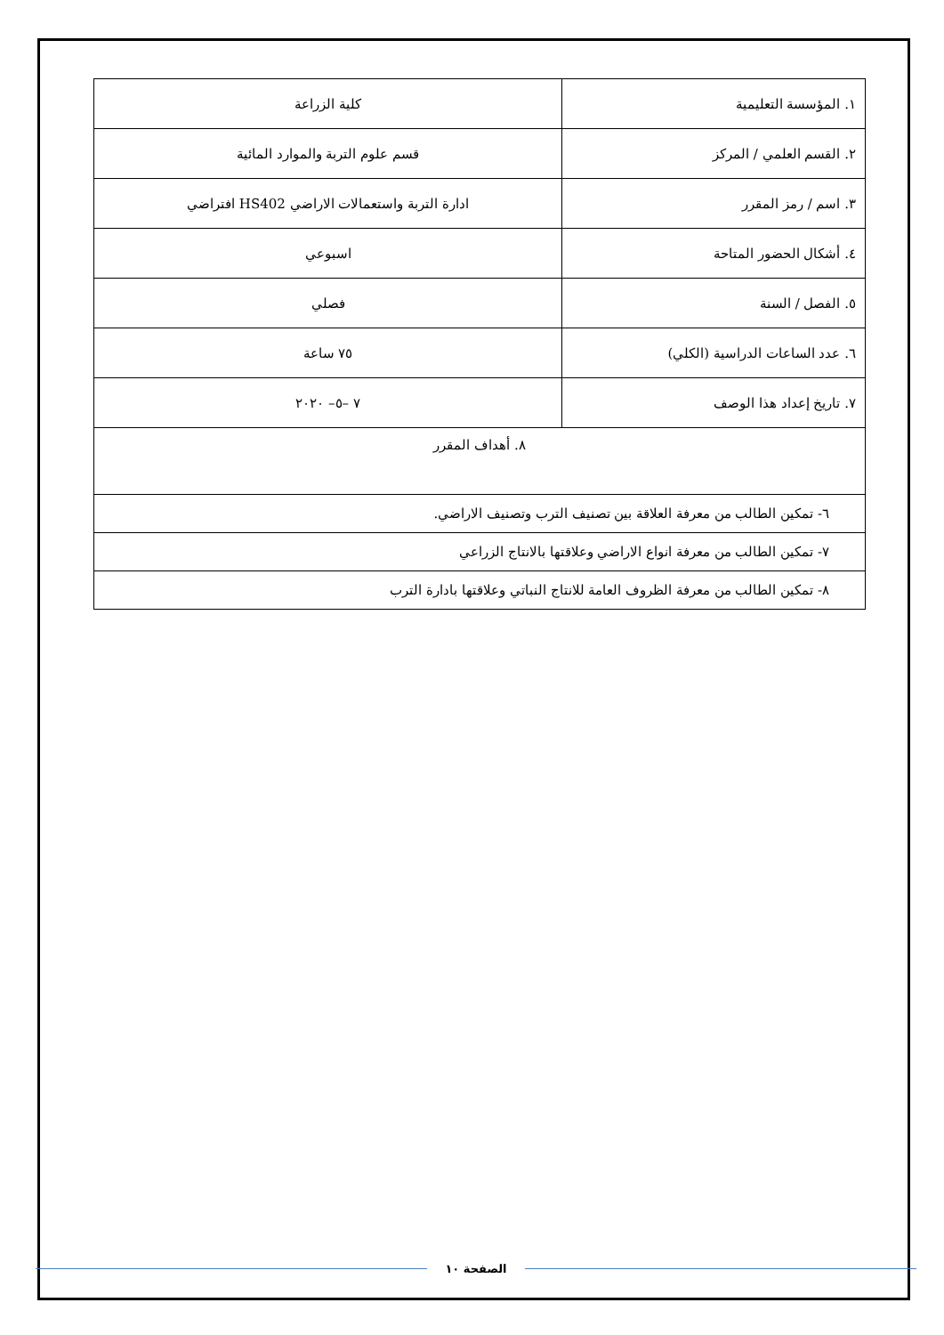| ١. المؤسسة التعليمية | كلية الزراعة |
| ٢. القسم العلمي / المركز | قسم علوم التربة والموارد المائية |
| ٣. اسم / رمز المقرر | ادارة التربة واستعمالات الاراضي HS402 افتراضي |
| ٤. أشكال الحضور المتاحة | اسبوعي |
| ٥. الفصل / السنة | فصلي |
| ٦. عدد الساعات الدراسية (الكلي) | ٧٥ ساعة |
| ٧. تاريخ إعداد هذا الوصف | ٧ –٥– ٢٠٢٠ |
| ٨. أهداف المقرر | |
| ٦- تمكين الطالب من معرفة العلاقة بين تصنيف الترب وتصنيف الاراضي. | |
| ٧- تمكين الطالب من معرفة انواع الاراضي وعلاقتها بالانتاج الزراعي | |
| ٨- تمكين الطالب من معرفة الظروف العامة للانتاج النباتي وعلاقتها بادارة الترب | |
الصفحة ١٠